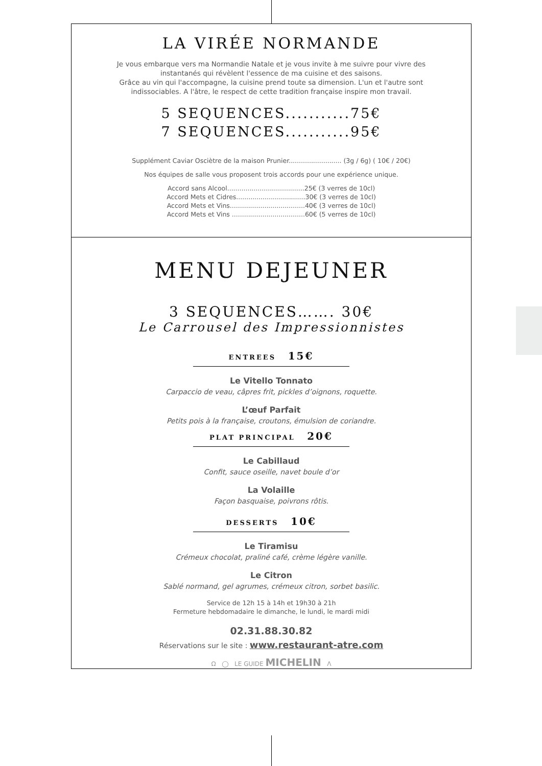LA VIRÉE NORMANDE
Je vous embarque vers ma Normandie Natale et je vous invite à me suivre pour vivre des instantanés qui révèlent l'essence de ma cuisine et des saisons.
Grâce au vin qui l'accompagne, la cuisine prend toute sa dimension. L'un et l'autre sont indissociables. A l'âtre, le respect de cette tradition française inspire mon travail.
5 SEQUENCES...........75€
7 SEQUENCES...........95€
Supplément Caviar Osciètre de la maison Prunier.......................... (3g / 6g) ( 10€ / 20€)
Nos équipes de salle vous proposent trois accords pour une expérience unique.
Accord sans Alcool......................................25€ (3 verres de 10cl)
Accord Mets et Cidres..................................30€ (3 verres de 10cl)
Accord Mets et Vins.....................................40€ (3 verres de 10cl)
Accord Mets et Vins ....................................60€ (5 verres de 10cl)
MENU DEJEUNER
3 SEQUENCES……. 30€
Le Carrousel des Impressionnistes
ENTREES 15€
Le Vitello Tonnato
Carpaccio de veau, câpres frit, pickles d’oignons, roquette.
L’œuf Parfait
Petits pois à la française, croutons, émulsion de coriandre.
PLAT PRINCIPAL 20€
Le Cabillaud
Confit, sauce oseille, navet boule d’or
La Volaille
Façon basquaise, poivrons rôtis.
DESSERTS 10€
Le Tiramisu
Crémeux chocolat, praliné café, crème légère vanille.
Le Citron
Sablé normand, gel agrumes, crémeux citron, sorbet basilic.
Service de 12h 15 à 14h et 19h30 à 21h
Fermeture hebdomadaire le dimanche, le lundi, le mardi midi
02.31.88.30.82
Réservations sur le site : www.restaurant-atre.com
Ω ◯ LE GUIDE MICHELIN Λ